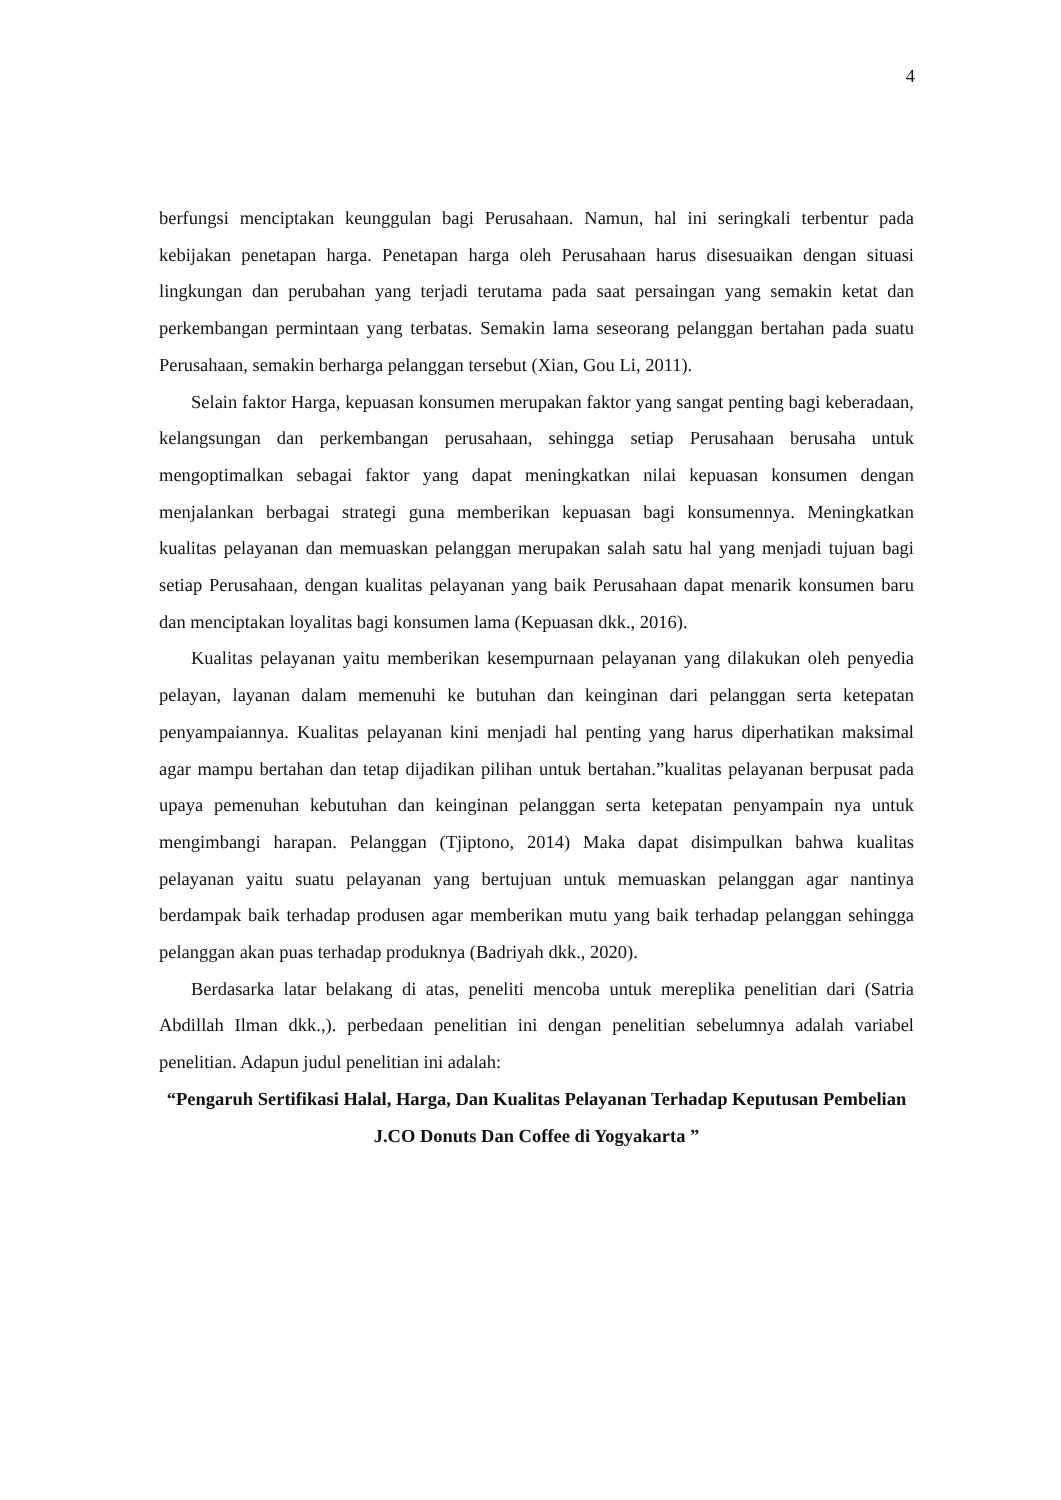4
berfungsi menciptakan keunggulan bagi Perusahaan. Namun, hal ini seringkali terbentur pada kebijakan penetapan harga. Penetapan harga oleh Perusahaan harus disesuaikan dengan situasi lingkungan dan perubahan yang terjadi terutama pada saat persaingan yang semakin ketat dan perkembangan permintaan yang terbatas. Semakin lama seseorang pelanggan bertahan pada suatu Perusahaan, semakin berharga pelanggan tersebut (Xian, Gou Li, 2011).
Selain faktor Harga, kepuasan konsumen merupakan faktor yang sangat penting bagi keberadaan, kelangsungan dan perkembangan perusahaan, sehingga setiap Perusahaan berusaha untuk mengoptimalkan sebagai faktor yang dapat meningkatkan nilai kepuasan konsumen dengan menjalankan berbagai strategi guna memberikan kepuasan bagi konsumennya. Meningkatkan kualitas pelayanan dan memuaskan pelanggan merupakan salah satu hal yang menjadi tujuan bagi setiap Perusahaan, dengan kualitas pelayanan yang baik Perusahaan dapat menarik konsumen baru dan menciptakan loyalitas bagi konsumen lama (Kepuasan dkk., 2016).
Kualitas pelayanan yaitu memberikan kesempurnaan pelayanan yang dilakukan oleh penyedia pelayan, layanan dalam memenuhi ke butuhan dan keinginan dari pelanggan serta ketepatan penyampaiannya. Kualitas pelayanan kini menjadi hal penting yang harus diperhatikan maksimal agar mampu bertahan dan tetap dijadikan pilihan untuk bertahan.”kualitas pelayanan berpusat pada upaya pemenuhan kebutuhan dan keinginan pelanggan serta ketepatan penyampain nya untuk mengimbangi harapan. Pelanggan (Tjiptono, 2014) Maka dapat disimpulkan bahwa kualitas pelayanan yaitu suatu pelayanan yang bertujuan untuk memuaskan pelanggan agar nantinya berdampak baik terhadap produsen agar memberikan mutu yang baik terhadap pelanggan sehingga pelanggan akan puas terhadap produknya (Badriyah dkk., 2020).
Berdasarka latar belakang di atas, peneliti mencoba untuk mereplika penelitian dari (Satria Abdillah Ilman dkk.,). perbedaan penelitian ini dengan penelitian sebelumnya adalah variabel penelitian. Adapun judul penelitian ini adalah:
“Pengaruh Sertifikasi Halal, Harga, Dan Kualitas Pelayanan Terhadap Keputusan Pembelian J.CO Donuts Dan Coffee di Yogyakarta ”